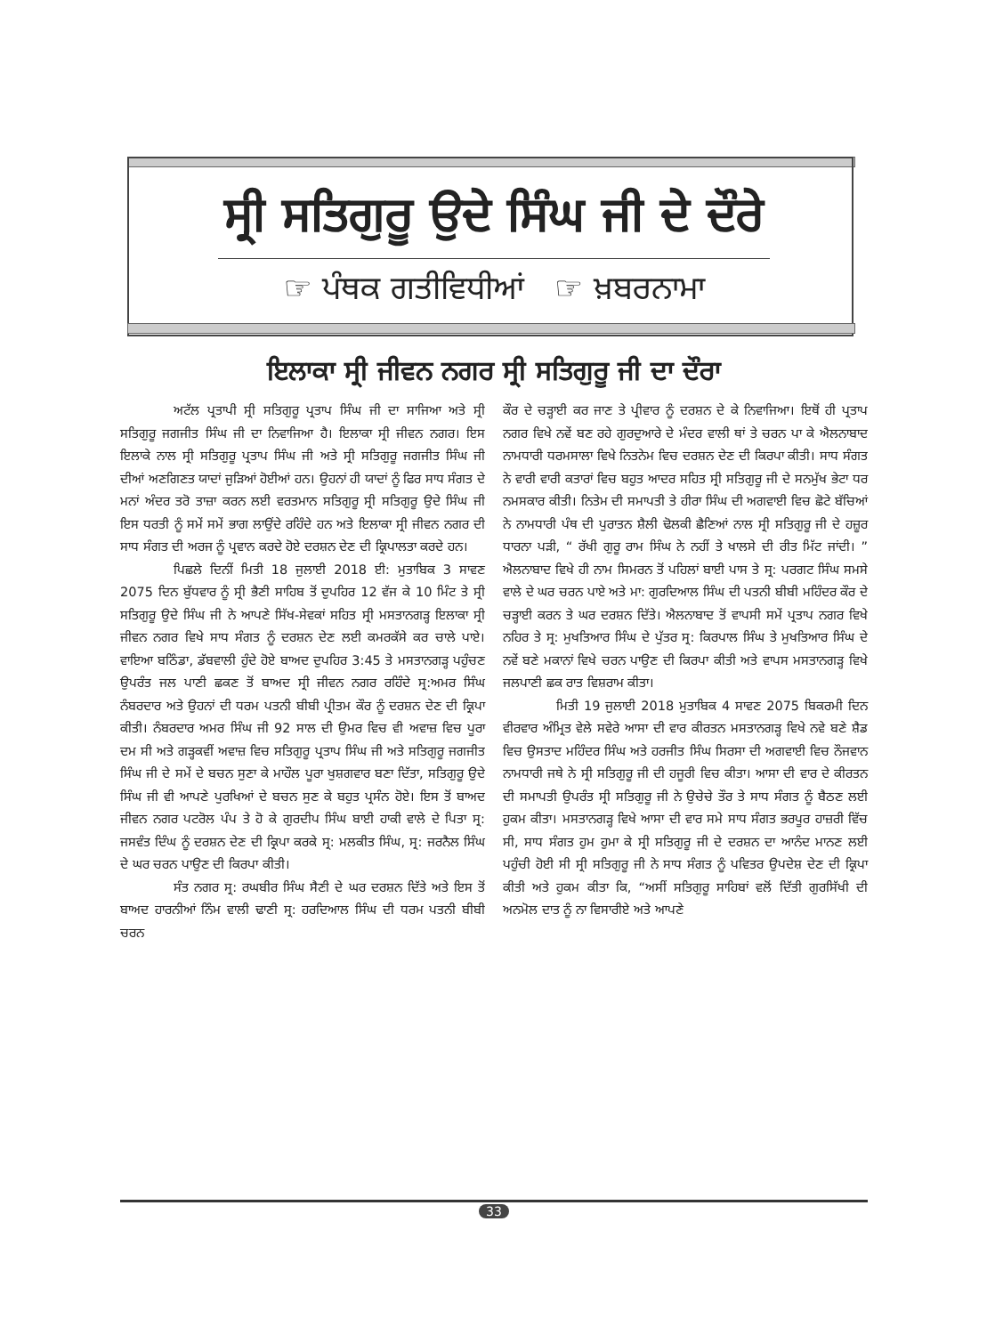ਸ੍ਰੀ ਸਤਿਗੁਰੂ ਉਦੇ ਸਿੰਘ ਜੀ ਦੇ ਦੌਰੇ
☞ ਪੰਥਕ ਗਤੀਵਿਧੀਆਂ ☞ ਖ਼ਬਰਨਾਮਾ
ਇਲਾਕਾ ਸ੍ਰੀ ਜੀਵਨ ਨਗਰ ਸ੍ਰੀ ਸਤਿਗੁਰੂ ਜੀ ਦਾ ਦੌਰਾ
ਅਟੱਲ ਪ੍ਰਤਾਪੀ ਸ੍ਰੀ ਸਤਿਗੁਰੂ ਪ੍ਰਤਾਪ ਸਿੰਘ ਜੀ ਦਾ ਸਾਜਿਆ ਅਤੇ ਸ੍ਰੀ ਸਤਿਗੁਰੂ ਜਗਜੀਤ ਸਿੰਘ ਜੀ ਦਾ ਨਿਵਾਜਿਆ ਹੈ। ਇਲਾਕਾ ਸ੍ਰੀ ਜੀਵਨ ਨਗਰ। ਇਸ ਇਲਾਕੇ ਨਾਲ ਸ੍ਰੀ ਸਤਿਗੁਰੂ ਪ੍ਰਤਾਪ ਸਿੰਘ ਜੀ ਅਤੇ ਸ੍ਰੀ ਸਤਿਗੁਰੂ ਜਗਜੀਤ ਸਿੰਘ ਜੀ ਦੀਆਂ ਅਣਗਿਣਤ ਯਾਦਾਂ ਜੁੜਿਆਂ ਹੋਈਆਂ ਹਨ। ਉਹਨਾਂ ਹੀ ਯਾਦਾਂ ਨੂੰ ਫਿਰ ਸਾਧ ਸੰਗਤ ਦੇ ਮਨਾਂ ਅੰਦਰ ਤਰੋ ਤਾਜ਼ਾ ਕਰਨ ਲਈ ਵਰਤਮਾਨ ਸਤਿਗੁਰੂ ਸ੍ਰੀ ਸਤਿਗੁਰੂ ਉਦੇ ਸਿੰਘ ਜੀ ਇਸ ਧਰਤੀ ਨੂੰ ਸਮੇਂ ਸਮੇਂ ਭਾਗ ਲਾਉਂਦੇ ਰਹਿੰਦੇ ਹਨ ਅਤੇ ਇਲਾਕਾ ਸ੍ਰੀ ਜੀਵਨ ਨਗਰ ਦੀ ਸਾਧ ਸੰਗਤ ਦੀ ਅਰਜ ਨੂੰ ਪ੍ਰਵਾਨ ਕਰਦੇ ਹੋਏ ਦਰਸ਼ਨ ਦੇਣ ਦੀ ਕ੍ਰਿਪਾਲਤਾ ਕਰਦੇ ਹਨ।
ਪਿਛਲੇ ਦਿਨੀਂ ਮਿਤੀ 18 ਜੁਲਾਈ 2018 ਈ: ਮੁਤਾਬਿਕ 3 ਸਾਵਣ 2075 ਦਿਨ ਬੁੱਧਵਾਰ ਨੂੰ ਸ੍ਰੀ ਭੈਣੀ ਸਾਹਿਬ ਤੋਂ ਦੁਪਹਿਰ 12 ਵੱਜ ਕੇ 10 ਮਿੰਟ ਤੇ ਸ੍ਰੀ ਸਤਿਗੁਰੂ ਉਦੇ ਸਿੰਘ ਜੀ ਨੇ ਆਪਣੇ ਸਿੱਖ-ਸੇਵਕਾਂ ਸਹਿਤ ਸ੍ਰੀ ਮਸਤਾਨਗੜ੍ਹ ਇਲਾਕਾ ਸ੍ਰੀ ਜੀਵਨ ਨਗਰ ਵਿਖੇ ਸਾਧ ਸੰਗਤ ਨੂੰ ਦਰਸ਼ਨ ਦੇਣ ਲਈ ਕਮਰਕੱਸੇ ਕਰ ਚਾਲੇ ਪਾਏ। ਵਾਇਆ ਬਠਿੰਡਾ, ਡੱਬਵਾਲੀ ਹੁੰਦੇ ਹੋਏ ਬਾਅਦ ਦੁਪਹਿਰ 3:45 ਤੇ ਮਸਤਾਨਗੜ੍ਹ ਪਹੁੰਚਣ ਉਪਰੰਤ ਜਲ ਪਾਣੀ ਛਕਣ ਤੋਂ ਬਾਅਦ ਸ੍ਰੀ ਜੀਵਨ ਨਗਰ ਰਹਿੰਦੇ ਸ੍ਰ:ਅਮਰ ਸਿੰਘ ਨੰਬਰਦਾਰ ਅਤੇ ਉਹਨਾਂ ਦੀ ਧਰਮ ਪਤਨੀ ਬੀਬੀ ਪ੍ਰੀਤਮ ਕੌਰ ਨੂੰ ਦਰਸ਼ਨ ਦੇਣ ਦੀ ਕ੍ਰਿਪਾ ਕੀਤੀ। ਨੰਬਰਦਾਰ ਅਮਰ ਸਿੰਘ ਜੀ 92 ਸਾਲ ਦੀ ਉਮਰ ਵਿਚ ਵੀ ਅਵਾਜ਼ ਵਿਚ ਪੂਰਾ ਦਮ ਸੀ ਅਤੇ ਗੜ੍ਹਕਵੀਂ ਅਵਾਜ਼ ਵਿਚ ਸਤਿਗੁਰੂ ਪ੍ਰਤਾਪ ਸਿੰਘ ਜੀ ਅਤੇ ਸਤਿਗੁਰੂ ਜਗਜੀਤ ਸਿੰਘ ਜੀ ਦੇ ਸਮੇਂ ਦੇ ਬਚਨ ਸੁਣਾ ਕੇ ਮਾਹੌਲ ਪੂਰਾ ਖੁਸ਼ਗਵਾਰ ਬਣਾ ਦਿੱਤਾ, ਸਤਿਗੁਰੂ ਉਦੇ ਸਿੰਘ ਜੀ ਵੀ ਆਪਣੇ ਪੁਰਖਿਆਂ ਦੇ ਬਚਨ ਸੁਣ ਕੇ ਬਹੁਤ ਪ੍ਰਸੰਨ ਹੋਏ। ਇਸ ਤੋਂ ਬਾਅਦ ਜੀਵਨ ਨਗਰ ਪਟਰੋਲ ਪੰਪ ਤੇ ਹੋ ਕੇ ਗੁਰਦੀਪ ਸਿੰਘ ਬਾਈ ਹਾਕੀ ਵਾਲੇ ਦੇ ਪਿਤਾ ਸ੍ਰ: ਜਸਵੰਤ ਦਿੰਘ ਨੂੰ ਦਰਸ਼ਨ ਦੇਣ ਦੀ ਕ੍ਰਿਪਾ ਕਰਕੇ ਸ੍ਰ: ਮਲਕੀਤ ਸਿੰਘ, ਸ੍ਰ: ਜਰਨੈਲ ਸਿੰਘ ਦੇ ਘਰ ਚਰਨ ਪਾਉਣ ਦੀ ਕਿਰਪਾ ਕੀਤੀ।
ਸੰਤ ਨਗਰ ਸ੍ਰ: ਰਘਬੀਰ ਸਿੰਘ ਸੈਣੀ ਦੇ ਘਰ ਦਰਸ਼ਨ ਦਿੱਤੇ ਅਤੇ ਇਸ ਤੋਂ ਬਾਅਦ ਹਾਰਨੀਆਂ ਨਿੰਮ ਵਾਲੀ ਢਾਣੀ ਸ੍ਰ: ਹਰਦਿਆਲ ਸਿੰਘ ਦੀ ਧਰਮ ਪਤਨੀ ਬੀਬੀ ਚਰਨ
ਕੌਰ ਦੇ ਚੜ੍ਹਾਈ ਕਰ ਜਾਣ ਤੇ ਪ੍ਰੀਵਾਰ ਨੂੰ ਦਰਸ਼ਨ ਦੇ ਕੇ ਨਿਵਾਜਿਆ। ਇਥੋਂ ਹੀ ਪ੍ਰਤਾਪ ਨਗਰ ਵਿਖੇ ਨਵੇਂ ਬਣ ਰਹੇ ਗੁਰਦੁਆਰੇ ਦੇ ਮੰਦਰ ਵਾਲੀ ਥਾਂ ਤੇ ਚਰਨ ਪਾ ਕੇ ਐਲਨਾਬਾਦ ਨਾਮਧਾਰੀ ਧਰਮਸਾਲਾ ਵਿਖੇ ਨਿਤਨੇਮ ਵਿਚ ਦਰਸ਼ਨ ਦੇਣ ਦੀ ਕਿਰਪਾ ਕੀਤੀ। ਸਾਧ ਸੰਗਤ ਨੇ ਵਾਰੀ ਵਾਰੀ ਕਤਾਰਾਂ ਵਿਚ ਬਹੁਤ ਆਦਰ ਸਹਿਤ ਸ੍ਰੀ ਸਤਿਗੁਰੂ ਜੀ ਦੇ ਸਨਮੁੱਖ ਭੇਟਾ ਧਰ ਨਮਸਕਾਰ ਕੀਤੀ। ਨਿਤੇਮ ਦੀ ਸਮਾਪਤੀ ਤੇ ਹੀਰਾ ਸਿੰਘ ਦੀ ਅਗਵਾਈ ਵਿਚ ਛੋਟੇ ਬੱਚਿਆਂ ਨੇ ਨਾਮਧਾਰੀ ਪੰਥ ਦੀ ਪੁਰਾਤਨ ਸ਼ੈਲੀ ਢੋਲਕੀ ਛੈਣਿਆਂ ਨਾਲ ਸ੍ਰੀ ਸਤਿਗੁਰੂ ਜੀ ਦੇ ਹਜ਼ੂਰ ਧਾਰਨਾ ਪੜੀ, “ ਰੱਖੀ ਗੁਰੂ ਰਾਮ ਸਿੰਘ ਨੇ ਨਹੀਂ ਤੇ ਖਾਲਸੇ ਦੀ ਰੀਤ ਮਿੱਟ ਜਾਂਦੀ। ” ਐਲਨਾਬਾਦ ਵਿਖੇ ਹੀ ਨਾਮ ਸਿਮਰਨ ਤੋਂ ਪਹਿਲਾਂ ਬਾਈ ਪਾਸ ਤੇ ਸ੍ਰ: ਪਰਗਟ ਸਿੰਘ ਸਮਸੇ ਵਾਲੇ ਦੇ ਘਰ ਚਰਨ ਪਾਏ ਅਤੇ ਮਾ: ਗੁਰਦਿਆਲ ਸਿੰਘ ਦੀ ਪਤਨੀ ਬੀਬੀ ਮਹਿੰਦਰ ਕੌਰ ਦੇ ਚੜ੍ਹਾਈ ਕਰਨ ਤੇ ਘਰ ਦਰਸ਼ਨ ਦਿੱਤੇ। ਐਲਨਾਬਾਦ ਤੋਂ ਵਾਪਸੀ ਸਮੇਂ ਪ੍ਰਤਾਪ ਨਗਰ ਵਿਖੇ ਨਹਿਰ ਤੇ ਸ੍ਰ: ਮੁਖਤਿਆਰ ਸਿੰਘ ਦੇ ਪੁੱਤਰ ਸ੍ਰ: ਕਿਰਪਾਲ ਸਿੰਘ ਤੇ ਮੁਖਤਿਆਰ ਸਿੰਘ ਦੇ ਨਵੇਂ ਬਣੇ ਮਕਾਨਾਂ ਵਿਖੇ ਚਰਨ ਪਾਉਣ ਦੀ ਕਿਰਪਾ ਕੀਤੀ ਅਤੇ ਵਾਪਸ ਮਸਤਾਨਗੜ੍ਹ ਵਿਖੇ ਜਲਪਾਣੀ ਛਕ ਰਾਤ ਵਿਸ਼ਰਾਮ ਕੀਤਾ।
ਮਿਤੀ 19 ਜੁਲਾਈ 2018 ਮੁਤਾਬਿਕ 4 ਸਾਵਣ 2075 ਬਿਕਰਮੀ ਦਿਨ ਵੀਰਵਾਰ ਅੰਮ੍ਰਿਤ ਵੇਲੇ ਸਵੇਰੇ ਆਸਾ ਦੀ ਵਾਰ ਕੀਰਤਨ ਮਸਤਾਨਗੜ੍ਹ ਵਿਖੇ ਨਵੇ ਬਣੇ ਸ਼ੈਡ ਵਿਚ ਉਸਤਾਦ ਮਹਿੰਦਰ ਸਿੰਘ ਅਤੇ ਹਰਜੀਤ ਸਿੰਘ ਸਿਰਸਾ ਦੀ ਅਗਵਾਈ ਵਿਚ ਨੌਜਵਾਨ ਨਾਮਧਾਰੀ ਜਥੇ ਨੇ ਸ੍ਰੀ ਸਤਿਗੁਰੂ ਜੀ ਦੀ ਹਜੂਰੀ ਵਿਚ ਕੀਤਾ। ਆਸਾ ਦੀ ਵਾਰ ਦੇ ਕੀਰਤਨ ਦੀ ਸਮਾਪਤੀ ਉਪਰੰਤ ਸ੍ਰੀ ਸਤਿਗੁਰੂ ਜੀ ਨੇ ਉਚੇਚੇ ਤੌਰ ਤੇ ਸਾਧ ਸੰਗਤ ਨੂੰ ਬੈਠਣ ਲਈ ਹੁਕਮ ਕੀਤਾ। ਮਸਤਾਨਗੜ੍ਹ ਵਿਖੇ ਆਸਾ ਦੀ ਵਾਰ ਸਮੇ ਸਾਧ ਸੰਗਤ ਭਰਪੂਰ ਹਾਜ਼ਰੀ ਵਿੱਚ ਸੀ, ਸਾਧ ਸੰਗਤ ਹੁਮ ਹੁਮਾ ਕੇ ਸ੍ਰੀ ਸਤਿਗੁਰੂ ਜੀ ਦੇ ਦਰਸ਼ਨ ਦਾ ਆਨੰਦ ਮਾਨਣ ਲਈ ਪਹੁੰਚੀ ਹੋਈ ਸੀ ਸ੍ਰੀ ਸਤਿਗੁਰੂ ਜੀ ਨੇ ਸਾਧ ਸੰਗਤ ਨੂੰ ਪਵਿਤਰ ਉਪਦੇਸ਼ ਦੇਣ ਦੀ ਕ੍ਰਿਪਾ ਕੀਤੀ ਅਤੇ ਹੁਕਮ ਕੀਤਾ ਕਿ, “ਅਸੀਂ ਸਤਿਗੁਰੂ ਸਾਹਿਬਾਂ ਵਲੋਂ ਦਿੱਤੀ ਗੁਰਸਿੱਖੀ ਦੀ ਅਨਮੋਲ ਦਾਤ ਨੂੰ ਨਾ ਵਿਸਾਰੀਏ ਅਤੇ ਆਪਣੇ
33